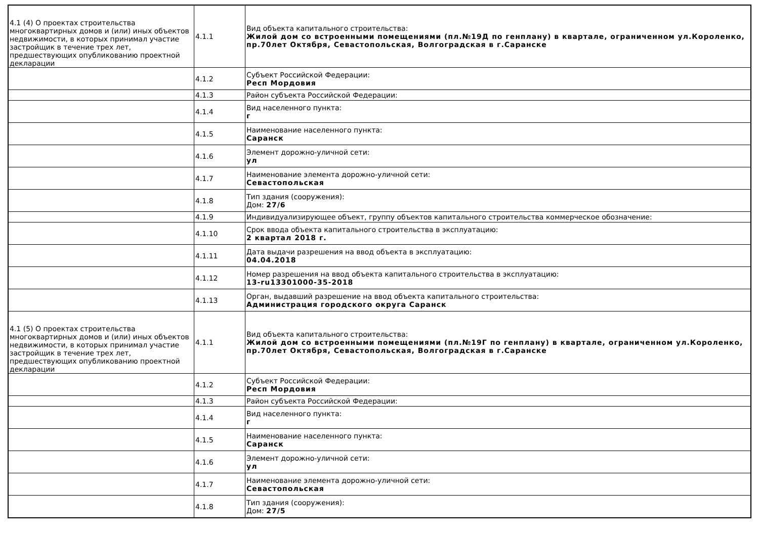| 4.1 (4) О проектах строительства многоквартирных домов и (или) иных объектов недвижимости, в которых принимал участие застройщик в течение трех лет, предшествующих опубликованию проектной декларации | 4.1.1 | Вид объекта капитального строительства: Жилой дом со встроенными помещениями (пл.№19Д по генплану) в квартале, ограниченном ул.Короленко, пр.70лет Октября, Севастопольская, Волгоградская в г.Саранске |
| | 4.1.2 | Субъект Российской Федерации: Респ Мордовия |
| | 4.1.3 | Район субъекта Российской Федерации: |
| | 4.1.4 | Вид населенного пункта: г |
| | 4.1.5 | Наименование населенного пункта: Саранск |
| | 4.1.6 | Элемент дорожно-уличной сети: ул |
| | 4.1.7 | Наименование элемента дорожно-уличной сети: Севастопольская |
| | 4.1.8 | Тип здания (сооружения): Дом: 27/6 |
| | 4.1.9 | Индивидуализирующее объект, группу объектов капитального строительства коммерческое обозначение: |
| | 4.1.10 | Срок ввода объекта капитального строительства в эксплуатацию: 2 квартал 2018 г. |
| | 4.1.11 | Дата выдачи разрешения на ввод объекта в эксплуатацию: 04.04.2018 |
| | 4.1.12 | Номер разрешения на ввод объекта капитального строительства в эксплуатацию: 13-ru13301000-35-2018 |
| | 4.1.13 | Орган, выдавший разрешение на ввод объекта капитального строительства: Администрация городского округа Саранск |
| 4.1 (5) О проектах строительства многоквартирных домов и (или) иных объектов недвижимости, в которых принимал участие застройщик в течение трех лет, предшествующих опубликованию проектной декларации | 4.1.1 | Вид объекта капитального строительства: Жилой дом со встроенными помещениями (пл.№19Г по генплану) в квартале, ограниченном ул.Короленко, пр.70лет Октября, Севастопольская, Волгоградская в г.Саранске |
| | 4.1.2 | Субъект Российской Федерации: Респ Мордовия |
| | 4.1.3 | Район субъекта Российской Федерации: |
| | 4.1.4 | Вид населенного пункта: г |
| | 4.1.5 | Наименование населенного пункта: Саранск |
| | 4.1.6 | Элемент дорожно-уличной сети: ул |
| | 4.1.7 | Наименование элемента дорожно-уличной сети: Севастопольская |
| | 4.1.8 | Тип здания (сооружения): Дом: 27/5 |